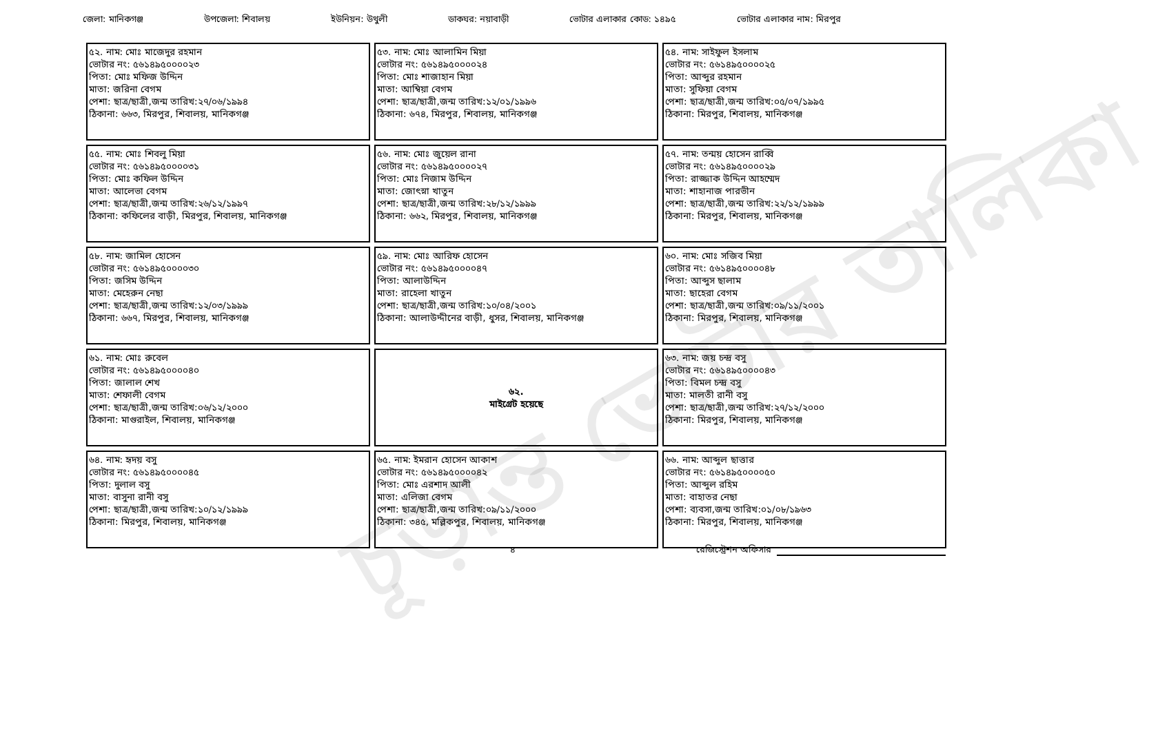জেলা: মানিকগঞ্জ উপজেলা: শিবালয় ইউনিয়ন: উথুলী ডাকঘর: নয়াবাড়ী ভোটার এলাকার কোড: ১৪৯৫ ভোটার এলাকার নাম: মিরপুর
চূড়ান্ত ভোটার তালিকা
| ৫২. নাম: মোঃ মাজেদুর রহমান ভোটার নং: ৫৬১৪৯৫০০০০২৩ পিতা: মোঃ মফিজ উদ্দিন মাতা: জরিনা বেগম পেশা: ছাত্র/ছাত্রী,জন্ম তারিখ:২৭/০৬/১৯৯৪ ঠিকানা: ৬৬৩, মিরপুর, শিবালয়, মানিকগঞ্জ | ৫৩. নাম: মোঃ আলামিন মিয়া ভোটার নং: ৫৬১৪৯৫০০০০২৪ পিতা: মোঃ শাজাহান মিয়া মাতা: আম্বিয়া বেগম পেশা: ছাত্র/ছাত্রী,জন্ম তারিখ:১২/০১/১৯৯৬ ঠিকানা: ৬৭৪, মিরপুর, শিবালয়, মানিকগঞ্জ | ৫৪. নাম: সাইফুল ইসলাম ভোটার নং: ৫৬১৪৯৫০০০০২৫ পিতা: আব্দুর রহমান মাতা: সুফিয়া বেগম পেশা: ছাত্র/ছাত্রী,জন্ম তারিখ:০৫/০৭/১৯৯৫ ঠিকানা: মিরপুর, শিবালয়, মানিকগঞ্জ |
| ৫৫. নাম: মোঃ শিবলু মিয়া ভোটার নং: ৫৬১৪৯৫০০০০৩১ পিতা: মোঃ কফিল উদ্দিন মাতা: আলেভা বেগম পেশা: ছাত্র/ছাত্রী,জন্ম তারিখ:২৬/১২/১৯৯৭ ঠিকানা: কফিলের বাড়ী, মিরপুর, শিবালয়, মানিকগঞ্জ | ৫৬. নাম: মোঃ জুয়েল রানা ভোটার নং: ৫৬১৪৯৫০০০০২৭ পিতা: মোঃ নিজাম উদ্দিন মাতা: জোৎস্না খাতুন পেশা: ছাত্র/ছাত্রী,জন্ম তারিখ:২৮/১২/১৯৯৯ ঠিকানা: ৬৬২, মিরপুর, শিবালয়, মানিকগঞ্জ | ৫৭. নাম: তন্ময় হোসেন রাব্বি ভোটার নং: ৫৬১৪৯৫০০০০২৯ পিতা: রাজ্জাক উদ্দিন আহম্মেদ মাতা: শাহানাজ পারভীন পেশা: ছাত্র/ছাত্রী,জন্ম তারিখ:২২/১২/১৯৯৯ ঠিকানা: মিরপুর, শিবালয়, মানিকগঞ্জ |
| ৫৮. নাম: জামিল হোসেন ভোটার নং: ৫৬১৪৯৫০০০০৩০ পিতা: জসিম উদ্দিন মাতা: মেহেরুন নেছা পেশা: ছাত্র/ছাত্রী,জন্ম তারিখ:১২/০৩/১৯৯৯ ঠিকানা: ৬৬৭, মিরপুর, শিবালয়, মানিকগঞ্জ | ৫৯. নাম: মোঃ আরিফ হোসেন ভোটার নং: ৫৬১৪৯৫০০০০৪৭ পিতা: আলাউদ্দিন মাতা: রাহেলা খাতুন পেশা: ছাত্র/ছাত্রী,জন্ম তারিখ:১০/০৪/২০০১ ঠিকানা: আলাউদ্দীনের বাড়ী, ধুসর, শিবালয়, মানিকগঞ্জ | ৬০. নাম: মোঃ সজিব মিয়া ভোটার নং: ৫৬১৪৯৫০০০০৪৮ পিতা: আব্দুস ছালাম মাতা: ছাহেরা বেগম পেশা: ছাত্র/ছাত্রী,জন্ম তারিখ:০৯/১১/২০০১ ঠিকানা: মিরপুর, শিবালয়, মানিকগঞ্জ |
| ৬১. নাম: মোঃ রুবেল ভোটার নং: ৫৬১৪৯৫০০০০৪০ পিতা: জালাল শেখ মাতা: শেফালী বেগম পেশা: ছাত্র/ছাত্রী,জন্ম তারিখ:০৬/১২/২০০০ ঠিকানা: মাগুরাইল, শিবালয়, মানিকগঞ্জ | ৬২. মাইগ্রেট হয়েছে | ৬৩. নাম: জয় চন্দ্র বসু ভোটার নং: ৫৬১৪৯৫০০০০৪৩ পিতা: বিমল চন্দ্র বসু মাতা: মালতী রানী বসু পেশা: ছাত্র/ছাত্রী,জন্ম তারিখ:২৭/১২/২০০০ ঠিকানা: মিরপুর, শিবালয়, মানিকগঞ্জ |
| ৬৪. নাম: হৃদয় বসু ভোটার নং: ৫৬১৪৯৫০০০০৪৫ পিতা: দুলাল বসু মাতা: বাসুনা রানী বসু পেশা: ছাত্র/ছাত্রী,জন্ম তারিখ:১০/১২/১৯৯৯ ঠিকানা: মিরপুর, শিবালয়, মানিকগঞ্জ | ৬৫. নাম: ইমরান হোসেন আকাশ ভোটার নং: ৫৬১৪৯৫০০০০৪২ পিতা: মোঃ এরশাদ আলী মাতা: এলিজা বেগম পেশা: ছাত্র/ছাত্রী,জন্ম তারিখ:০৯/১১/২০০০ ঠিকানা: ৩৪৫, মল্লিকপুর, শিবালয়, মানিকগঞ্জ | ৬৬. নাম: আব্দুল ছাত্তার ভোটার নং: ৫৬১৪৯৫০০০০৫০ পিতা: আব্দুল রহিম মাতা: বাহাতর নেছা পেশা: ব্যবসা,জন্ম তারিখ:০১/০৮/১৯৬৩ ঠিকানা: মিরপুর, শিবালয়, মানিকগঞ্জ |
৪ রেজিস্ট্রেশন অফিসার